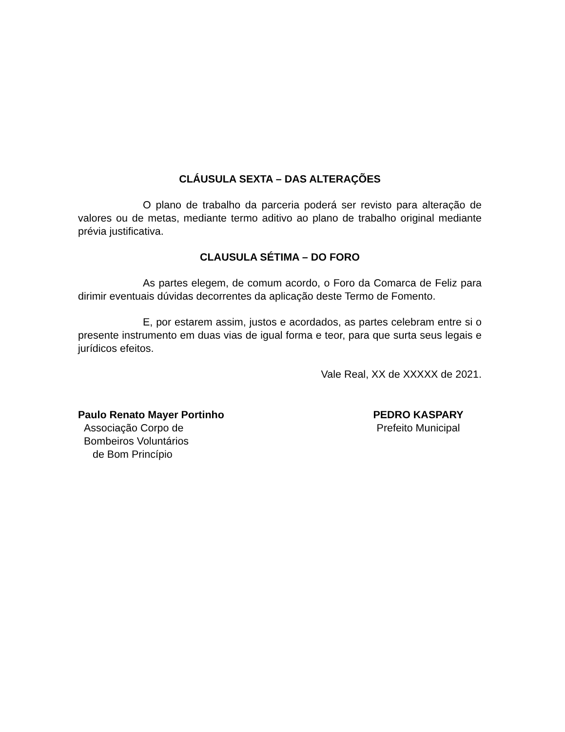CLÁUSULA SEXTA – DAS ALTERAÇÕES
O plano de trabalho da parceria poderá ser revisto para alteração de valores ou de metas, mediante termo aditivo ao plano de trabalho original mediante prévia justificativa.
CLAUSULA SÉTIMA – DO FORO
As partes elegem, de comum acordo, o Foro da Comarca de Feliz para dirimir eventuais dúvidas decorrentes da aplicação deste Termo de Fomento.
E, por estarem assim, justos e acordados, as partes celebram entre si o presente instrumento em duas vias de igual forma e teor, para que surta seus legais e jurídicos efeitos.
Vale Real, XX de XXXXX de 2021.
Paulo Renato Mayer Portinho
Associação Corpo de
Bombeiros Voluntários
de Bom Princípio
PEDRO KASPARY
Prefeito Municipal